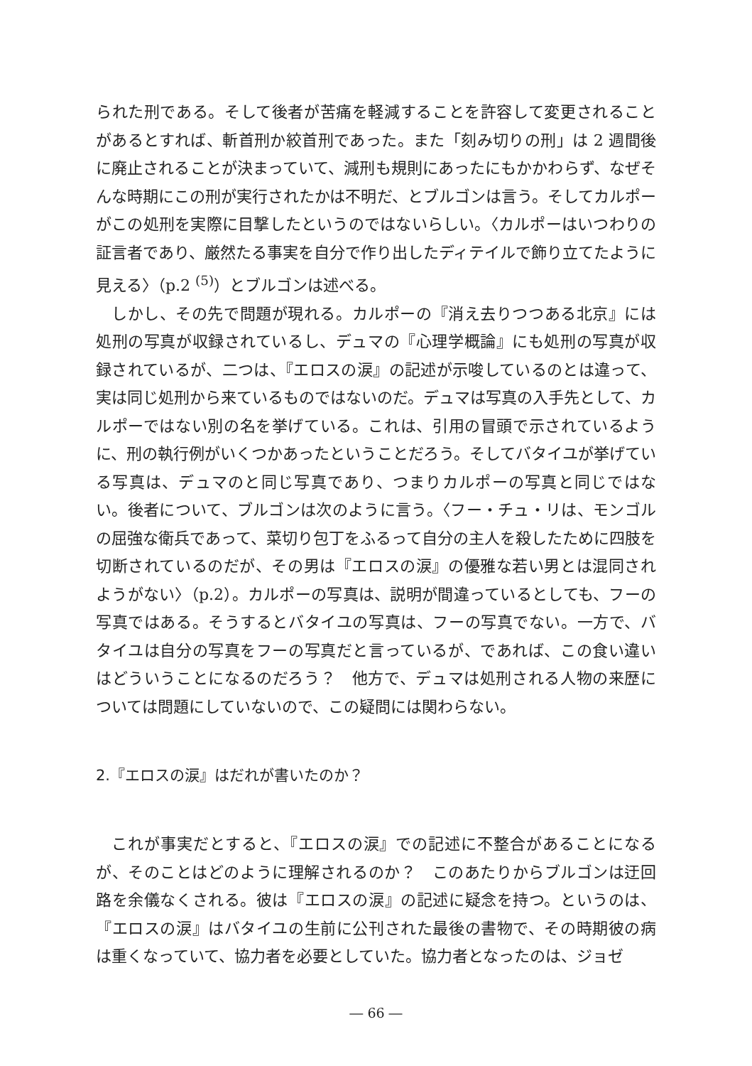られた刑である。そして後者が苦痛を軽減することを許容して変更されることがあるとすれば、斬首刑か絞首刑であった。また「刻み切りの刑」は 2 週間後に廃止されることが決まっていて、減刑も規則にあったにもかかわらず、なぜそんな時期にこの刑が実行されたかは不明だ、とブルゴンは言う。そしてカルポーがこの処刑を実際に目撃したというのではないらしい。〈カルポーはいつわりの証言者であり、厳然たる事実を自分で作り出したディテイルで飾り立てたように見える〉（p.2 <sup>(5)</sup>）とブルゴンは述べる。
しかし、その先で問題が現れる。カルポーの『消え去りつつある北京』には処刑の写真が収録されているし、デュマの『心理学概論』にも処刑の写真が収録されているが、二つは、『エロスの涙』の記述が示唆しているのとは違って、実は同じ処刑から来ているものではないのだ。デュマは写真の入手先として、カルポーではない別の名を挙げている。これは、引用の冒頭で示されているように、刑の執行例がいくつかあったということだろう。そしてバタイユが挙げている写真は、デュマのと同じ写真であり、つまりカルポーの写真と同じではない。後者について、ブルゴンは次のように言う。〈フー・チュ・リは、モンゴルの屈強な衛兵であって、菜切り包丁をふるって自分の主人を殺したために四肢を切断されているのだが、その男は『エロスの涙』の優雅な若い男とは混同されようがない〉（p.2）。カルポーの写真は、説明が間違っているとしても、フーの写真ではある。そうするとバタイユの写真は、フーの写真でない。一方で、バタイユは自分の写真をフーの写真だと言っているが、であれば、この食い違いはどういうことになるのだろう？　他方で、デュマは処刑される人物の来歴については問題にしていないので、この疑問には関わらない。
2.『エロスの涙』はだれが書いたのか？
これが事実だとすると、『エロスの涙』での記述に不整合があることになるが、そのことはどのように理解されるのか？　このあたりからブルゴンは迂回路を余儀なくされる。彼は『エロスの涙』の記述に疑念を持つ。というのは、『エロスの涙』はバタイユの生前に公刊された最後の書物で、その時期彼の病は重くなっていて、協力者を必要としていた。協力者となったのは、ジョゼ
― 66 ―